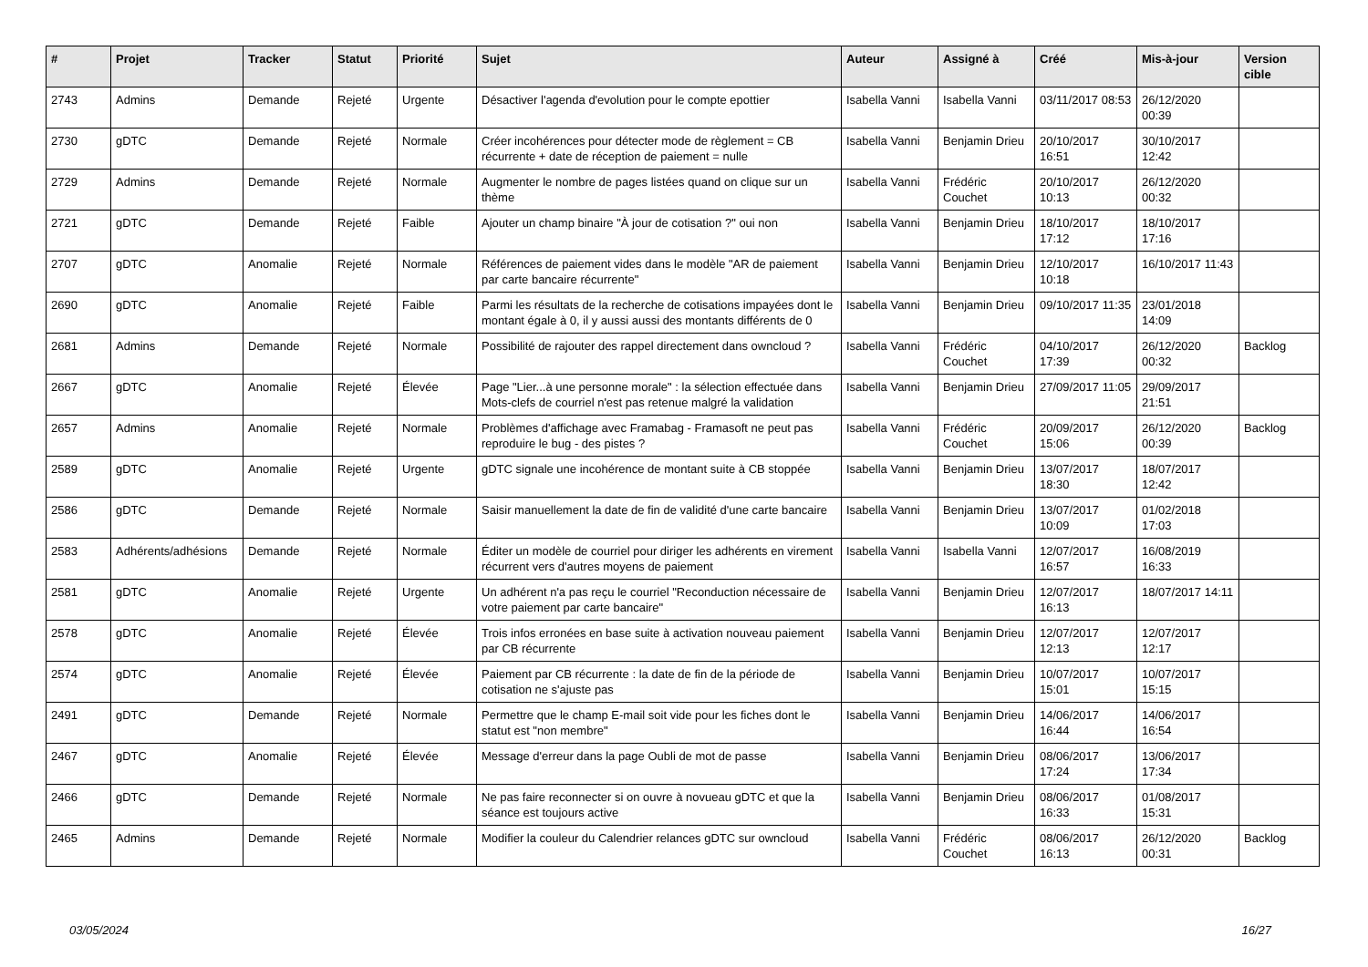| # | Projet | Tracker | Statut | Priorité | Sujet | Auteur | Assigné à | Créé | Mis-à-jour | Version cible |
| --- | --- | --- | --- | --- | --- | --- | --- | --- | --- | --- |
| 2743 | Admins | Demande | Rejeté | Urgente | Désactiver l'agenda d'evolution pour le compte epottier | Isabella Vanni | Isabella Vanni | 03/11/2017 08:53 | 26/12/2020 00:39 | |
| 2730 | gDTC | Demande | Rejeté | Normale | Créer incohérences pour détecter mode de règlement = CB récurrente + date de réception de paiement = nulle | Isabella Vanni | Benjamin Drieu | 20/10/2017 16:51 | 30/10/2017 12:42 | |
| 2729 | Admins | Demande | Rejeté | Normale | Augmenter le nombre de pages listées quand on clique sur un thème | Isabella Vanni | Frédéric Couchet | 20/10/2017 10:13 | 26/12/2020 00:32 | |
| 2721 | gDTC | Demande | Rejeté | Faible | Ajouter un champ binaire "À jour de cotisation ?" oui non | Isabella Vanni | Benjamin Drieu | 18/10/2017 17:12 | 18/10/2017 17:16 | |
| 2707 | gDTC | Anomalie | Rejeté | Normale | Références de paiement vides dans le modèle "AR de paiement par carte bancaire récurrente" | Isabella Vanni | Benjamin Drieu | 12/10/2017 10:18 | 16/10/2017 11:43 | |
| 2690 | gDTC | Anomalie | Rejeté | Faible | Parmi les résultats de la recherche de cotisations impayées dont le montant égale à 0, il y aussi aussi des montants différents de 0 | Isabella Vanni | Benjamin Drieu | 09/10/2017 11:35 | 23/01/2018 14:09 | |
| 2681 | Admins | Demande | Rejeté | Normale | Possibilité de rajouter des rappel directement dans owncloud ? | Isabella Vanni | Frédéric Couchet | 04/10/2017 17:39 | 26/12/2020 00:32 | Backlog |
| 2667 | gDTC | Anomalie | Rejeté | Élevée | Page "Lier...à une personne morale" : la sélection effectuée dans Mots-clefs de courriel n'est pas retenue malgré la validation | Isabella Vanni | Benjamin Drieu | 27/09/2017 11:05 | 29/09/2017 21:51 | |
| 2657 | Admins | Anomalie | Rejeté | Normale | Problèmes d'affichage avec Framabag - Framasoft ne peut pas reproduire le bug - des pistes ? | Isabella Vanni | Frédéric Couchet | 20/09/2017 15:06 | 26/12/2020 00:39 | Backlog |
| 2589 | gDTC | Anomalie | Rejeté | Urgente | gDTC signale une incohérence de montant suite à CB stoppée | Isabella Vanni | Benjamin Drieu | 13/07/2017 18:30 | 18/07/2017 12:42 | |
| 2586 | gDTC | Demande | Rejeté | Normale | Saisir manuellement la date de fin de validité d'une carte bancaire | Isabella Vanni | Benjamin Drieu | 13/07/2017 10:09 | 01/02/2018 17:03 | |
| 2583 | Adhérents/adhésions | Demande | Rejeté | Normale | Éditer un modèle de courriel pour diriger les adhérents en virement récurrent vers d'autres moyens de paiement | Isabella Vanni | Isabella Vanni | 12/07/2017 16:57 | 16/08/2019 16:33 | |
| 2581 | gDTC | Anomalie | Rejeté | Urgente | Un adhérent n'a pas reçu le courriel "Reconduction nécessaire de votre paiement par carte bancaire" | Isabella Vanni | Benjamin Drieu | 12/07/2017 16:13 | 18/07/2017 14:11 | |
| 2578 | gDTC | Anomalie | Rejeté | Élevée | Trois infos erronées en base suite à activation nouveau paiement par CB récurrente | Isabella Vanni | Benjamin Drieu | 12/07/2017 12:13 | 12/07/2017 12:17 | |
| 2574 | gDTC | Anomalie | Rejeté | Élevée | Paiement par CB récurrente : la date de fin de la période de cotisation ne s'ajuste pas | Isabella Vanni | Benjamin Drieu | 10/07/2017 15:01 | 10/07/2017 15:15 | |
| 2491 | gDTC | Demande | Rejeté | Normale | Permettre que le champ E-mail soit vide pour les fiches dont le statut est "non membre" | Isabella Vanni | Benjamin Drieu | 14/06/2017 16:44 | 14/06/2017 16:54 | |
| 2467 | gDTC | Anomalie | Rejeté | Élevée | Message d'erreur dans la page Oubli de mot de passe | Isabella Vanni | Benjamin Drieu | 08/06/2017 17:24 | 13/06/2017 17:34 | |
| 2466 | gDTC | Demande | Rejeté | Normale | Ne pas faire reconnecter si on ouvre à novueau gDTC et que la séance est toujours active | Isabella Vanni | Benjamin Drieu | 08/06/2017 16:33 | 01/08/2017 15:31 | |
| 2465 | Admins | Demande | Rejeté | Normale | Modifier la couleur du Calendrier relances gDTC sur owncloud | Isabella Vanni | Frédéric Couchet | 08/06/2017 16:13 | 26/12/2020 00:31 | Backlog |
03/05/2024 16/27